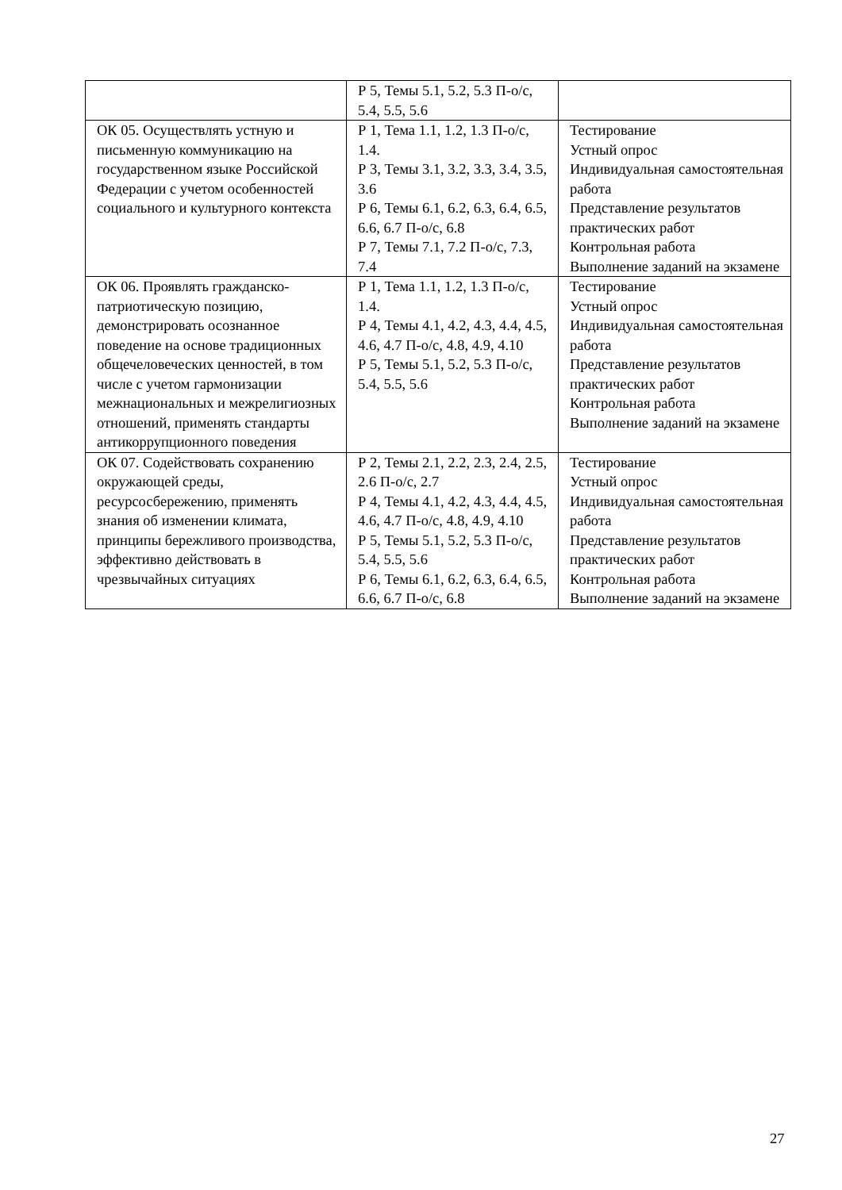| | Р 5, Темы 5.1, 5.2, 5.3 П-о/с, 5.4, 5.5, 5.6 | |
| ОК 05. Осуществлять устную и письменную коммуникацию на государственном языке Российской Федерации с учетом особенностей социального и культурного контекста | Р 1, Тема 1.1, 1.2, 1.3 П-о/с, 1.4. Р 3, Темы 3.1, 3.2, 3.3, 3.4, 3.5, 3.6 Р 6, Темы 6.1, 6.2, 6.3, 6.4, 6.5, 6.6, 6.7 П-о/с, 6.8 Р 7, Темы 7.1, 7.2 П-о/с, 7.3, 7.4 | Тестирование Устный опрос Индивидуальная самостоятельная работа Представление результатов практических работ Контрольная работа Выполнение заданий на экзамене |
| ОК 06. Проявлять гражданско-патриотическую позицию, демонстрировать осознанное поведение на основе традиционных общечеловеческих ценностей, в том числе с учетом гармонизации межнациональных и межрелигиозных отношений, применять стандарты антикоррупционного поведения | Р 1, Тема 1.1, 1.2, 1.3 П-о/с, 1.4. Р 4, Темы 4.1, 4.2, 4.3, 4.4, 4.5, 4.6, 4.7 П-о/с, 4.8, 4.9, 4.10 Р 5, Темы 5.1, 5.2, 5.3 П-о/с, 5.4, 5.5, 5.6 | Тестирование Устный опрос Индивидуальная самостоятельная работа Представление результатов практических работ Контрольная работа Выполнение заданий на экзамене |
| ОК 07. Содействовать сохранению окружающей среды, ресурсосбережению, применять знания об изменении климата, принципы бережливого производства, эффективно действовать в чрезвычайных ситуациях | Р 2, Темы 2.1, 2.2, 2.3, 2.4, 2.5, 2.6 П-о/с, 2.7 Р 4, Темы 4.1, 4.2, 4.3, 4.4, 4.5, 4.6, 4.7 П-о/с, 4.8, 4.9, 4.10 Р 5, Темы 5.1, 5.2, 5.3 П-о/с, 5.4, 5.5, 5.6 Р 6, Темы 6.1, 6.2, 6.3, 6.4, 6.5, 6.6, 6.7 П-о/с, 6.8 | Тестирование Устный опрос Индивидуальная самостоятельная работа Представление результатов практических работ Контрольная работа Выполнение заданий на экзамене |
27